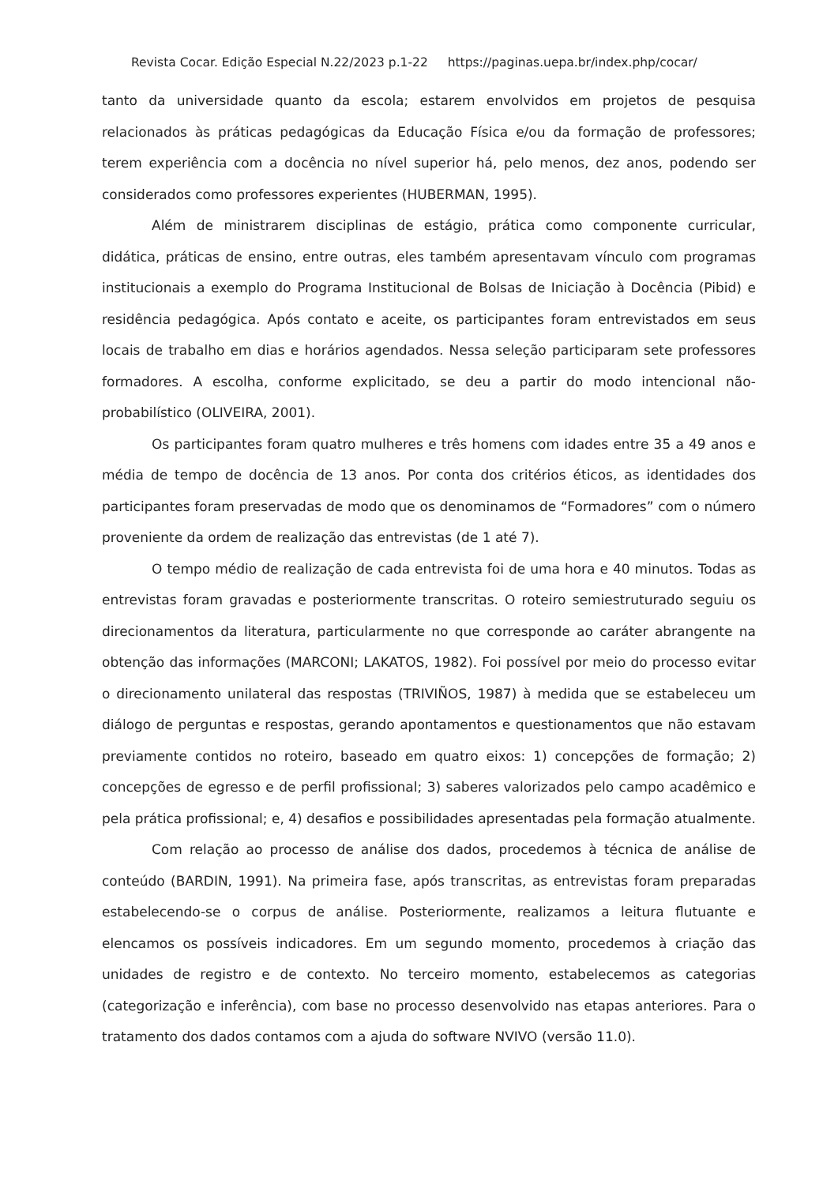Revista Cocar. Edição Especial N.22/2023 p.1-22 https://paginas.uepa.br/index.php/cocar/
tanto da universidade quanto da escola; estarem envolvidos em projetos de pesquisa relacionados às práticas pedagógicas da Educação Física e/ou da formação de professores; terem experiência com a docência no nível superior há, pelo menos, dez anos, podendo ser considerados como professores experientes (HUBERMAN, 1995).
Além de ministrarem disciplinas de estágio, prática como componente curricular, didática, práticas de ensino, entre outras, eles também apresentavam vínculo com programas institucionais a exemplo do Programa Institucional de Bolsas de Iniciação à Docência (Pibid) e residência pedagógica. Após contato e aceite, os participantes foram entrevistados em seus locais de trabalho em dias e horários agendados. Nessa seleção participaram sete professores formadores. A escolha, conforme explicitado, se deu a partir do modo intencional não-probabilístico (OLIVEIRA, 2001).
Os participantes foram quatro mulheres e três homens com idades entre 35 a 49 anos e média de tempo de docência de 13 anos. Por conta dos critérios éticos, as identidades dos participantes foram preservadas de modo que os denominamos de “Formadores” com o número proveniente da ordem de realização das entrevistas (de 1 até 7).
O tempo médio de realização de cada entrevista foi de uma hora e 40 minutos. Todas as entrevistas foram gravadas e posteriormente transcritas. O roteiro semiestruturado seguiu os direcionamentos da literatura, particularmente no que corresponde ao caráter abrangente na obtenção das informações (MARCONI; LAKATOS, 1982). Foi possível por meio do processo evitar o direcionamento unilateral das respostas (TRIVIÑOS, 1987) à medida que se estabeleceu um diálogo de perguntas e respostas, gerando apontamentos e questionamentos que não estavam previamente contidos no roteiro, baseado em quatro eixos: 1) concepções de formação; 2) concepções de egresso e de perfil profissional; 3) saberes valorizados pelo campo acadêmico e pela prática profissional; e, 4) desafios e possibilidades apresentadas pela formação atualmente.
Com relação ao processo de análise dos dados, procedemos à técnica de análise de conteúdo (BARDIN, 1991). Na primeira fase, após transcritas, as entrevistas foram preparadas estabelecendo-se o corpus de análise. Posteriormente, realizamos a leitura flutuante e elencamos os possíveis indicadores. Em um segundo momento, procedemos à criação das unidades de registro e de contexto. No terceiro momento, estabelecemos as categorias (categorização e inferência), com base no processo desenvolvido nas etapas anteriores. Para o tratamento dos dados contamos com a ajuda do software NVIVO (versão 11.0).